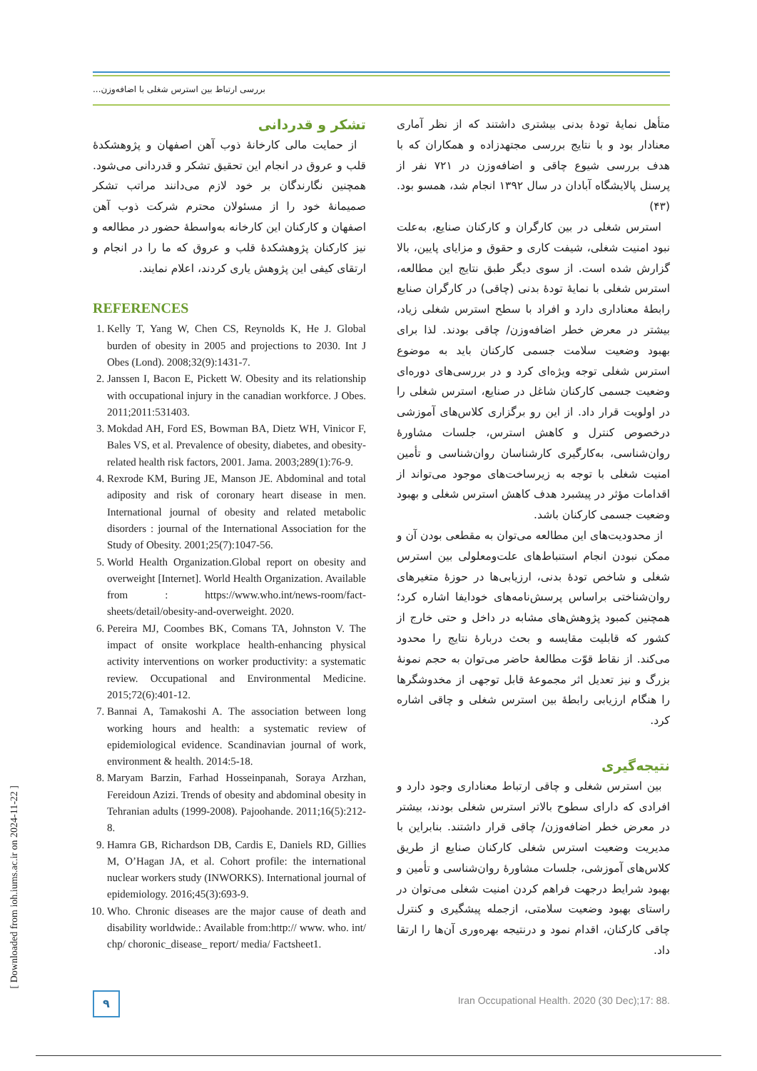بررسی ارتباط بین استرس شغلی با اضافه‌وزن...
متأهل نمایهٔ تودهٔ بدنی بیشتری داشتند که از نظر آماری معنادار بود و با نتایج بررسی مجتهدزاده و همکاران که با هدف بررسی شیوع چاقی و اضافه‌وزن در ۷۲۱ نفر از پرسنل پالایشگاه آبادان در سال ۱۳۹۲ انجام شد، همسو بود. (۴۳)
استرس شغلی در بین کارگران و کارکنان صنایع، به‌علت نبود امنیت شغلی، شیفت کاری و حقوق و مزایای پایین، بالا گزارش شده است. از سوی دیگر طبق نتایج این مطالعه، استرس شغلی با نمایهٔ تودهٔ بدنی (چاقی) در کارگران صنایع رابطهٔ معناداری دارد و افراد با سطح استرس شغلی زیاد، بیشتر در معرض خطر اضافه‌وزن/ چاقی بودند. لذا برای بهبود وضعیت سلامت جسمی کارکنان باید به موضوع استرس شغلی توجه ویژه‌ای کرد و در بررسی‌های دوره‌ای وضعیت جسمی کارکنان شاغل در صنایع، استرس شغلی را در اولویت قرار داد. از این رو برگزاری کلاس‌های آموزشی درخصوص کنترل و کاهش استرس، جلسات مشاورهٔ روان‌شناسی، به‌کارگیری کارشناسان روان‌شناسی و تأمین امنیت شغلی با توجه به زیرساخت‌های موجود می‌تواند از اقدامات مؤثر در پیشبرد هدف کاهش استرس شغلی و بهبود وضعیت جسمی کارکنان باشد.
از محدودیت‌های این مطالعه می‌توان به مقطعی بودن آن و ممکن نبودن انجام استنباط‌های علت‌ومعلولی بین استرس شغلی و شاخص تودهٔ بدنی، ارزیابی‌ها در حوزهٔ متغیرهای روان‌شناختی براساس پرسش‌نامه‌های خودایفا اشاره کرد؛ همچنین کمبود پژوهش‌های مشابه در داخل و حتی خارج از کشور که قابلیت مقایسه و بحث دربارهٔ نتایج را محدود می‌کند. از نقاط قوّت مطالعهٔ حاضر می‌توان به حجم نمونهٔ بزرگ و نیز تعدیل اثر مجموعهٔ قابل توجهی از مخدوشگرها را هنگام ارزیابی رابطهٔ بین استرس شغلی و چاقی اشاره کرد.
نتیجه‌گیری
بین استرس شغلی و چاقی ارتباط معناداری وجود دارد و افرادی که دارای سطوح بالاتر استرس شغلی بودند، بیشتر در معرض خطر اضافه‌وزن/ چاقی قرار داشتند. بنابراین با مدیریت وضعیت استرس شغلی کارکنان صنایع از طریق کلاس‌های آموزشی، جلسات مشاورهٔ روان‌شناسی و تأمین و بهبود شرایط درجهت فراهم کردن امنیت شغلی می‌توان در راستای بهبود وضعیت سلامتی، ازجمله پیشگیری و کنترل چاقی کارکنان، اقدام نمود و درنتیجه بهره‌وری آن‌ها را ارتقا داد.
تشکر و قدردانی
از حمایت مالی کارخانهٔ ذوب آهن اصفهان و پژوهشکدهٔ قلب و عروق در انجام این تحقیق تشکر و قدردانی می‌شود. همچنین نگارندگان بر خود لازم می‌دانند مراتب تشکر صمیمانهٔ خود را از مسئولان محترم شرکت ذوب آهن اصفهان و کارکنان این کارخانه به‌واسطهٔ حضور در مطالعه و نیز کارکنان پژوهشکدهٔ قلب و عروق که ما را در انجام و ارتقای کیفی این پژوهش یاری کردند، اعلام نمایند.
REFERENCES
1. Kelly T, Yang W, Chen CS, Reynolds K, He J. Global burden of obesity in 2005 and projections to 2030. Int J Obes (Lond). 2008;32(9):1431-7.
2. Janssen I, Bacon E, Pickett W. Obesity and its relationship with occupational injury in the canadian workforce. J Obes. 2011;2011:531403.
3. Mokdad AH, Ford ES, Bowman BA, Dietz WH, Vinicor F, Bales VS, et al. Prevalence of obesity, diabetes, and obesity-related health risk factors, 2001. Jama. 2003;289(1):76-9.
4. Rexrode KM, Buring JE, Manson JE. Abdominal and total adiposity and risk of coronary heart disease in men. International journal of obesity and related metabolic disorders : journal of the International Association for the Study of Obesity. 2001;25(7):1047-56.
5. World Health Organization.Global report on obesity and overweight [Internet]. World Health Organization. Available from : https://www.who.int/news-room/fact-sheets/detail/obesity-and-overweight. 2020.
6. Pereira MJ, Coombes BK, Comans TA, Johnston V. The impact of onsite workplace health-enhancing physical activity interventions on worker productivity: a systematic review. Occupational and Environmental Medicine. 2015;72(6):401-12.
7. Bannai A, Tamakoshi A. The association between long working hours and health: a systematic review of epidemiological evidence. Scandinavian journal of work, environment & health. 2014:5-18.
8. Maryam Barzin, Farhad Hosseinpanah, Soraya Arzhan, Fereidoun Azizi. Trends of obesity and abdominal obesity in Tehranian adults (1999-2008). Pajoohande. 2011;16(5):212-8.
9. Hamra GB, Richardson DB, Cardis E, Daniels RD, Gillies M, O’Hagan JA, et al. Cohort profile: the international nuclear workers study (INWORKS). International journal of epidemiology. 2016;45(3):693-9.
10. Who. Chronic diseases are the major cause of death and disability worldwide.: Available from:http:// www. who. int/ chp/ choronic_disease_ report/ media/ Factsheet1.
[ Downloaded from ioh.iums.ac.ir on 2024-11-22 ]
۹
Iran Occupational Health. 2020 (30 Dec);17: 88.